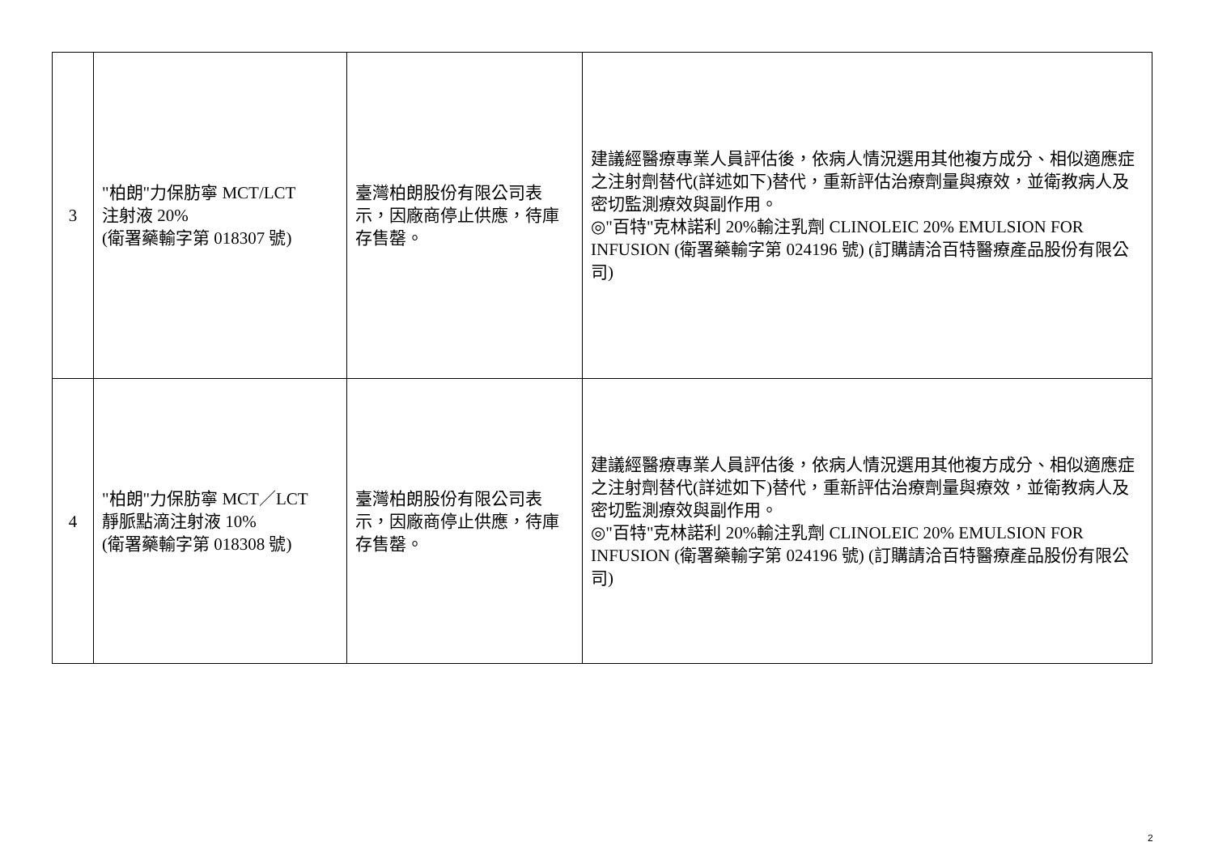| 3 | "柏朗"力保肪寧 MCT/LCT 注射液 20% (衛署藥輸字第 018307 號) | 臺灣柏朗股份有限公司表示，因廠商停止供應，待庫存售罄。 | 建議經醫療專業人員評估後，依病人情況選用其他複方成分、相似適應症之注射劑替代(詳述如下)替代，重新評估治療劑量與療效，並衛教病人及密切監測療效與副作用。 ◎"百特"克林諾利 20%輸注乳劑 CLINOLEIC 20% EMULSION FOR INFUSION (衛署藥輸字第 024196 號) (訂購請洽百特醫療產品股份有限公司) |
| 4 | "柏朗"力保肪寧 MCT／LCT 靜脈點滴注射液 10% (衛署藥輸字第 018308 號) | 臺灣柏朗股份有限公司表示，因廠商停止供應，待庫存售罄。 | 建議經醫療專業人員評估後，依病人情況選用其他複方成分、相似適應症之注射劑替代(詳述如下)替代，重新評估治療劑量與療效，並衛教病人及密切監測療效與副作用。 ◎"百特"克林諾利 20%輸注乳劑 CLINOLEIC 20% EMULSION FOR INFUSION (衛署藥輸字第 024196 號) (訂購請洽百特醫療產品股份有限公司) |
2